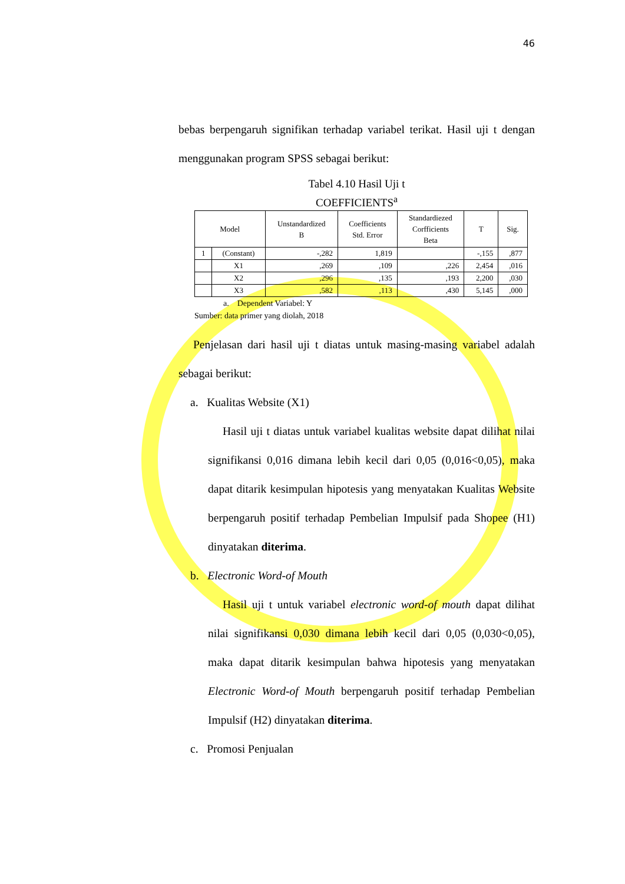46
bebas berpengaruh signifikan terhadap variabel terikat. Hasil uji t dengan menggunakan program SPSS sebagai berikut:
Tabel 4.10 Hasil Uji t
COEFFICIENTS<sup>a</sup>
| Model | | Unstandardized B | Coefficients Std. Error | Standardiezed Corfficients Beta | T | Sig. |
| --- | --- | --- | --- | --- | --- | --- |
| 1 | (Constant) | -,282 | 1,819 | | -,155 | ,877 |
| | X1 | ,269 | ,109 | ,226 | 2,454 | ,016 |
| | X2 | ,296 | ,135 | ,193 | 2,200 | ,030 |
| | X3 | ,582 | ,113 | ,430 | 5,145 | ,000 |
a. Dependent Variabel: Y
Sumber: data primer yang diolah, 2018
Penjelasan dari hasil uji t diatas untuk masing-masing variabel adalah sebagai berikut:
a. Kualitas Website (X1)
Hasil uji t diatas untuk variabel kualitas website dapat dilihat nilai signifikansi 0,016 dimana lebih kecil dari 0,05 (0,016<0,05), maka dapat ditarik kesimpulan hipotesis yang menyatakan Kualitas Website berpengaruh positif terhadap Pembelian Impulsif pada Shopee (H1) dinyatakan diterima.
b. Electronic Word-of Mouth
Hasil uji t untuk variabel electronic word-of mouth dapat dilihat nilai signifikansi 0,030 dimana lebih kecil dari 0,05 (0,030<0,05), maka dapat ditarik kesimpulan bahwa hipotesis yang menyatakan Electronic Word-of Mouth berpengaruh positif terhadap Pembelian Impulsif (H2) dinyatakan diterima.
c. Promosi Penjualan